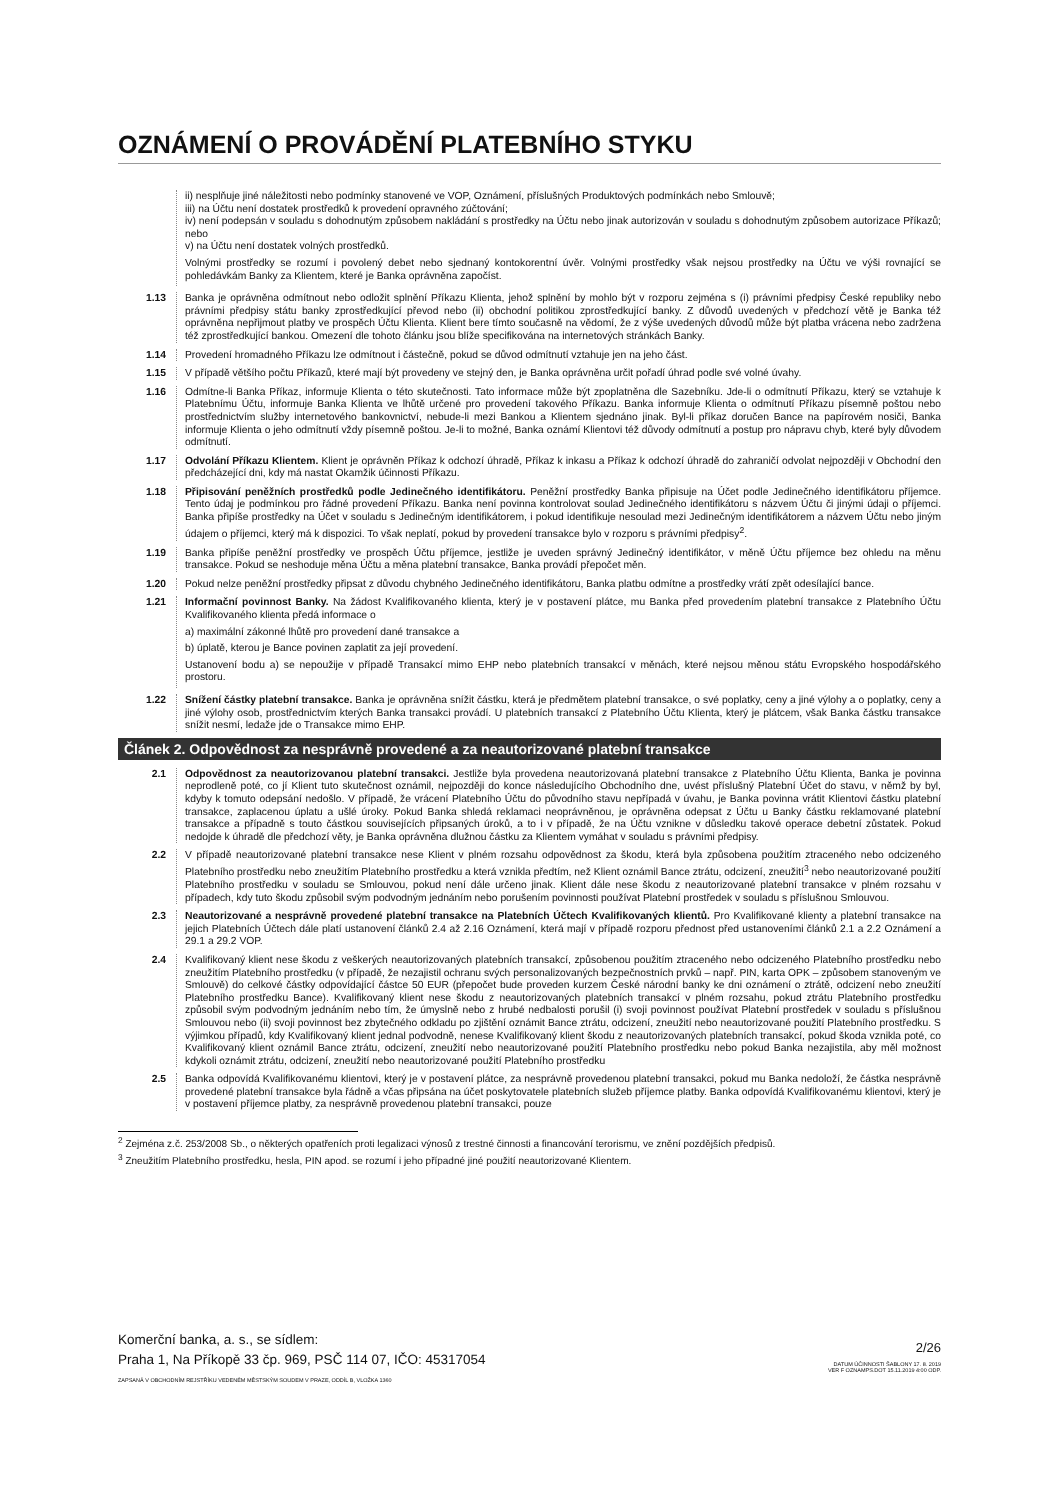OZNÁMENÍ O PROVÁDĚNÍ PLATEBNÍHO STYKU
ii) nesplňuje jiné náležitosti nebo podmínky stanovené ve VOP, Oznámení, příslušných Produktových podmínkách nebo Smlouvě;
iii) na Účtu není dostatek prostředků k provedení opravného zúčtování;
iv) není podepsán v souladu s dohodnutým způsobem nakládání s prostředky na Účtu nebo jinak autorizován v souladu s dohodnutým způsobem autorizace Příkazů; nebo
v) na Účtu není dostatek volných prostředků.
Volnými prostředky se rozumí i povolený debet nebo sjednaný kontokorentní úvěr. Volnými prostředky však nejsou prostředky na Účtu ve výši rovnající se pohledávkám Banky za Klientem, které je Banka oprávněna započíst.
1.13 Banka je oprávněna odmítnout nebo odložit splnění Příkazu Klienta, jehož splnění by mohlo být v rozporu zejména s (i) právními předpisy České republiky nebo právními předpisy státu banky zprostředkující převod nebo (ii) obchodní politikou zprostředkující banky. Z důvodů uvedených v předchozí větě je Banka též oprávněna nepřijmout platby ve prospěch Účtu Klienta. Klient bere tímto současně na vědomí, že z výše uvedených důvodů může být platba vrácena nebo zadržena též zprostředkující bankou. Omezení dle tohoto článku jsou blíže specifikována na internetových stránkách Banky.
1.14 Provedení hromadného Příkazu lze odmítnout i částečně, pokud se důvod odmítnutí vztahuje jen na jeho část.
1.15 V případě většího počtu Příkazů, které mají být provedeny ve stejný den, je Banka oprávněna určit pořadí úhrad podle své volné úvahy.
1.16 Odmítne-li Banka Příkaz, informuje Klienta o této skutečnosti. Tato informace může být zpoplatněna dle Sazebníku. Jde-li o odmítnutí Příkazu, který se vztahuje k Platebnímu Účtu, informuje Banka Klienta ve lhůtě určené pro provedení takového Příkazu. Banka informuje Klienta o odmítnutí Příkazu písemně poštou nebo prostřednictvím služby internetového bankovnictví, nebude-li mezi Bankou a Klientem sjednáno jinak. Byl-li příkaz doručen Bance na papírovém nosiči, Banka informuje Klienta o jeho odmítnutí vždy písemně poštou. Je-li to možné, Banka oznámí Klientovi též důvody odmítnutí a postup pro nápravu chyb, které byly důvodem odmítnutí.
1.17 Odvolání Příkazu Klientem. Klient je oprávněn Příkaz k odchozí úhradě, Příkaz k inkasu a Příkaz k odchozí úhradě do zahraničí odvolat nejpozději v Obchodní den předcházející dni, kdy má nastat Okamžik účinnosti Příkazu.
1.18 Připisování peněžních prostředků podle Jedinečného identifikátoru. Peněžní prostředky Banka připisuje na Účet podle Jedinečného identifikátoru příjemce. Tento údaj je podmínkou pro řádné provedení Příkazu. Banka není povinna kontrolovat soulad Jedinečného identifikátoru s názvem Účtu či jinými údaji o příjemci. Banka připíše prostředky na Účet v souladu s Jedinečným identifikátorem, i pokud identifikuje nesoulad mezi Jedinečným identifikátorem a názvem Účtu nebo jiným údajem o příjemci, který má k dispozici. To však neplatí, pokud by provedení transakce bylo v rozporu s právními předpisy<sup>2</sup>.
1.19 Banka připíše peněžní prostředky ve prospěch Účtu příjemce, jestliže je uveden správný Jedinečný identifikátor, v měně Účtu příjemce bez ohledu na měnu transakce. Pokud se neshoduje měna Účtu a měna platební transakce, Banka provádí přepočet měn.
1.20 Pokud nelze peněžní prostředky připsat z důvodu chybného Jedinečného identifikátoru, Banka platbu odmítne a prostředky vrátí zpět odesílající bance.
1.21 Informační povinnost Banky. Na žádost Kvalifikovaného klienta, který je v postavení plátce, mu Banka před provedením platební transakce z Platebního Účtu Kvalifikovaného klienta předá informace o
a) maximální zákonné lhůtě pro provedení dané transakce a
b) úplatě, kterou je Bance povinen zaplatit za její provedení.
Ustanovení bodu a) se nepoužije v případě Transakcí mimo EHP nebo platebních transakcí v měnách, které nejsou měnou státu Evropského hospodářského prostoru.
1.22 Snížení částky platební transakce. Banka je oprávněna snížit částku, která je předmětem platební transakce, o své poplatky, ceny a jiné výlohy a o poplatky, ceny a jiné výlohy osob, prostřednictvím kterých Banka transakci provádí. U platebních transakcí z Platebního Účtu Klienta, který je plátcem, však Banka částku transakce snížit nesmí, ledaže jde o Transakce mimo EHP.
Článek 2. Odpovědnost za nesprávně provedené a za neautorizované platební transakce
2.1 Odpovědnost za neautorizovanou platební transakci. Jestliže byla provedena neautorizovaná platební transakce z Platebního Účtu Klienta, Banka je povinna neprodleně poté, co jí Klient tuto skutečnost oznámil, nejpozději do konce následujícího Obchodního dne, uvést příslušný Platební Účet do stavu, v němž by byl, kdyby k tomuto odepsání nedošlo. V případě, že vrácení Platebního Účtu do původního stavu nepřípadá v úvahu, je Banka povinna vrátit Klientovi částku platební transakce, zaplacenou úplatu a ušlé úroky. Pokud Banka shledá reklamaci neoprávněnou, je oprávněna odepsat z Účtu u Banky částku reklamované platební transakce a případně s touto částkou souvisejících připsaných úroků, a to i v případě, že na Účtu vznikne v důsledku takové operace debetní zůstatek. Pokud nedojde k úhradě dle předchozí věty, je Banka oprávněna dlužnou částku za Klientem vymáhat v souladu s právními předpisy.
2.2 V případě neautorizované platební transakce nese Klient v plném rozsahu odpovědnost za škodu, která byla způsobena použitím ztraceného nebo odcizeného Platebního prostředku nebo zneužitím Platebního prostředku a která vznikla předtím, než Klient oznámil Bance ztrátu, odcizení, zneužití<sup>3</sup> nebo neautorizované použití Platebního prostředku v souladu se Smlouvou, pokud není dále určeno jinak. Klient dále nese škodu z neautorizované platební transakce v plném rozsahu v případech, kdy tuto škodu způsobil svým podvodným jednáním nebo porušením povinnosti používat Platební prostředek v souladu s příslušnou Smlouvou.
2.3 Neautorizované a nesprávně provedené platební transakce na Platebních Účtech Kvalifikovaných klientů. Pro Kvalifikované klienty a platební transakce na jejich Platebních Účtech dále platí ustanovení článků 2.4 až 2.16 Oznámení, která mají v případě rozporu přednost před ustanoveními článků 2.1 a 2.2 Oznámení a 29.1 a 29.2 VOP.
2.4 Kvalifikovaný klient nese škodu z veškerých neautorizovaných platebních transakcí, způsobenou použitím ztraceného nebo odcizeného Platebního prostředku nebo zneužitím Platebního prostředku (v případě, že nezajistil ochranu svých personalizovaných bezpečnostních prvků – např. PIN, karta OPK – způsobem stanoveným ve Smlouvě) do celkové částky odpovídající částce 50 EUR (přepočet bude proveden kurzem České národní banky ke dni oznámení o ztrátě, odcizení nebo zneužití Platebního prostředku Bance). Kvalifikovaný klient nese škodu z neautorizovaných platebních transakcí v plném rozsahu, pokud ztrátu Platebního prostředku způsobil svým podvodným jednáním nebo tím, že úmyslně nebo z hrubé nedbalosti porušil (i) svoji povinnost používat Platební prostředek v souladu s příslušnou Smlouvou nebo (ii) svoji povinnost bez zbytečného odkladu po zjištění oznámit Bance ztrátu, odcizení, zneužití nebo neautorizované použití Platebního prostředku. S výjimkou případů, kdy Kvalifikovaný klient jednal podvodně, nenese Kvalifikovaný klient škodu z neautorizovaných platebních transakcí, pokud škoda vznikla poté, co Kvalifikovaný klient oznámil Bance ztrátu, odcizení, zneužití nebo neautorizované použití Platebního prostředku nebo pokud Banka nezajistila, aby měl možnost kdykoli oznámit ztrátu, odcizení, zneužití nebo neautorizované použití Platebního prostředku
2.5 Banka odpovídá Kvalifikovanému klientovi, který je v postavení plátce, za nesprávně provedenou platební transakci, pokud mu Banka nedoloží, že částka nesprávně provedené platební transakce byla řádně a včas připsána na účet poskytovatele platebních služeb příjemce platby. Banka odpovídá Kvalifikovanému klientovi, který je v postavení příjemce platby, za nesprávně provedenou platební transakci, pouze
<sup>2</sup> Zejména z.č. 253/2008 Sb., o některých opatřeních proti legalizaci výnosů z trestné činnosti a financování terorismu, ve znění pozdějších předpisů.
<sup>3</sup> Zneužitím Platebního prostředku, hesla, PIN apod. se rozumí i jeho případné jiné použití neautorizované Klientem.
Komerční banka, a. s., se sídlem:
Praha 1, Na Příkopě 33 čp. 969, PSČ 114 07, IČO: 45317054
ZAPSANÁ V OBCHODNÍM REJSTŘÍKU VEDENÉM MĚSTSKÝM SOUDEM V PRAZE, ODDÍL B, VLOŽKA 1360
2/26
DATUM ÚČINNOSTI ŠABLONY 17. 8. 2019
VER F OZNAMPS.DOT 15.11.2019 4:00 ODP.